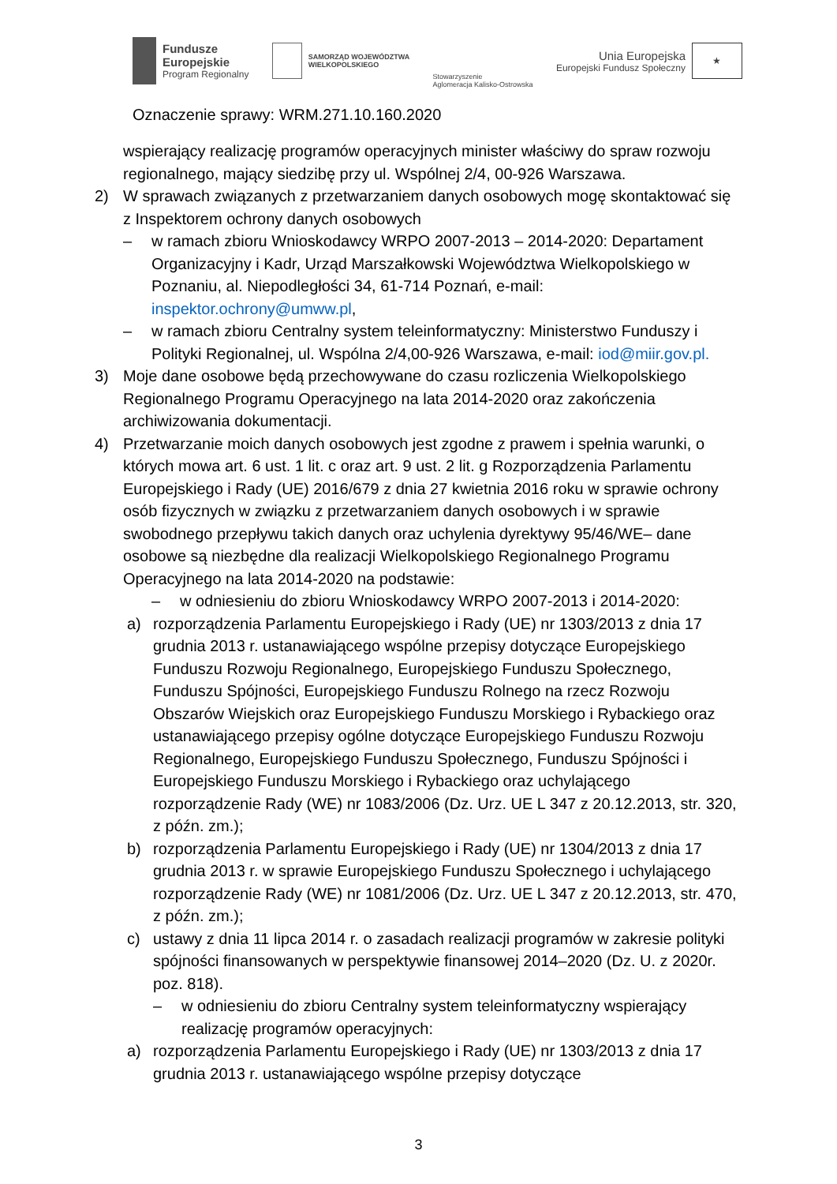Fundusze
Europejskie
Program Regionalny
SAMORZĄD WOJEWÓDZTWA
WIELKOPOLSKIEGO
Stowarzyszenie
Aglomeracja Kalisko-Ostrowska
Unia Europejska
Europejski Fundusz Społeczny
★
Oznaczenie sprawy: WRM.271.10.160.2020
wspierający realizację programów operacyjnych minister właściwy do spraw rozwoju regionalnego, mający siedzibę przy ul. Wspólnej 2/4, 00-926 Warszawa.
2) W sprawach związanych z przetwarzaniem danych osobowych mogę skontaktować się z Inspektorem ochrony danych osobowych
– w ramach zbioru Wnioskodawcy WRPO 2007-2013 – 2014-2020: Departament Organizacyjny i Kadr, Urząd Marszałkowski Województwa Wielkopolskiego w Poznaniu, al. Niepodległości 34, 61-714 Poznań, e-mail: inspektor.ochrony@umww.pl,
– w ramach zbioru Centralny system teleinformatyczny: Ministerstwo Funduszy i Polityki Regionalnej, ul. Wspólna 2/4,00-926 Warszawa, e-mail: iod@miir.gov.pl.
3) Moje dane osobowe będą przechowywane do czasu rozliczenia Wielkopolskiego Regionalnego Programu Operacyjnego na lata 2014-2020 oraz zakończenia archiwizowania dokumentacji.
4) Przetwarzanie moich danych osobowych jest zgodne z prawem i spełnia warunki, o których mowa art. 6 ust. 1 lit. c oraz art. 9 ust. 2 lit. g Rozporządzenia Parlamentu Europejskiego i Rady (UE) 2016/679 z dnia 27 kwietnia 2016 roku w sprawie ochrony osób fizycznych w związku z przetwarzaniem danych osobowych i w sprawie swobodnego przepływu takich danych oraz uchylenia dyrektywy 95/46/WE– dane osobowe są niezbędne dla realizacji Wielkopolskiego Regionalnego Programu Operacyjnego na lata 2014-2020 na podstawie:
– w odniesieniu do zbioru Wnioskodawcy WRPO 2007-2013 i 2014-2020:
a) rozporządzenia Parlamentu Europejskiego i Rady (UE) nr 1303/2013 z dnia 17 grudnia 2013 r. ustanawiającego wspólne przepisy dotyczące Europejskiego Funduszu Rozwoju Regionalnego, Europejskiego Funduszu Społecznego, Funduszu Spójności, Europejskiego Funduszu Rolnego na rzecz Rozwoju Obszarów Wiejskich oraz Europejskiego Funduszu Morskiego i Rybackiego oraz ustanawiającego przepisy ogólne dotyczące Europejskiego Funduszu Rozwoju Regionalnego, Europejskiego Funduszu Społecznego, Funduszu Spójności i Europejskiego Funduszu Morskiego i Rybackiego oraz uchylającego rozporządzenie Rady (WE) nr 1083/2006 (Dz. Urz. UE L 347 z 20.12.2013, str. 320, z późn. zm.);
b) rozporządzenia Parlamentu Europejskiego i Rady (UE) nr 1304/2013 z dnia 17 grudnia 2013 r. w sprawie Europejskiego Funduszu Społecznego i uchylającego rozporządzenie Rady (WE) nr 1081/2006 (Dz. Urz. UE L 347 z 20.12.2013, str. 470, z późn. zm.);
c) ustawy z dnia 11 lipca 2014 r. o zasadach realizacji programów w zakresie polityki spójności finansowanych w perspektywie finansowej 2014–2020 (Dz. U. z 2020r. poz. 818).
– w odniesieniu do zbioru Centralny system teleinformatyczny wspierający realizację programów operacyjnych:
a) rozporządzenia Parlamentu Europejskiego i Rady (UE) nr 1303/2013 z dnia 17 grudnia 2013 r. ustanawiającego wspólne przepisy dotyczące
3